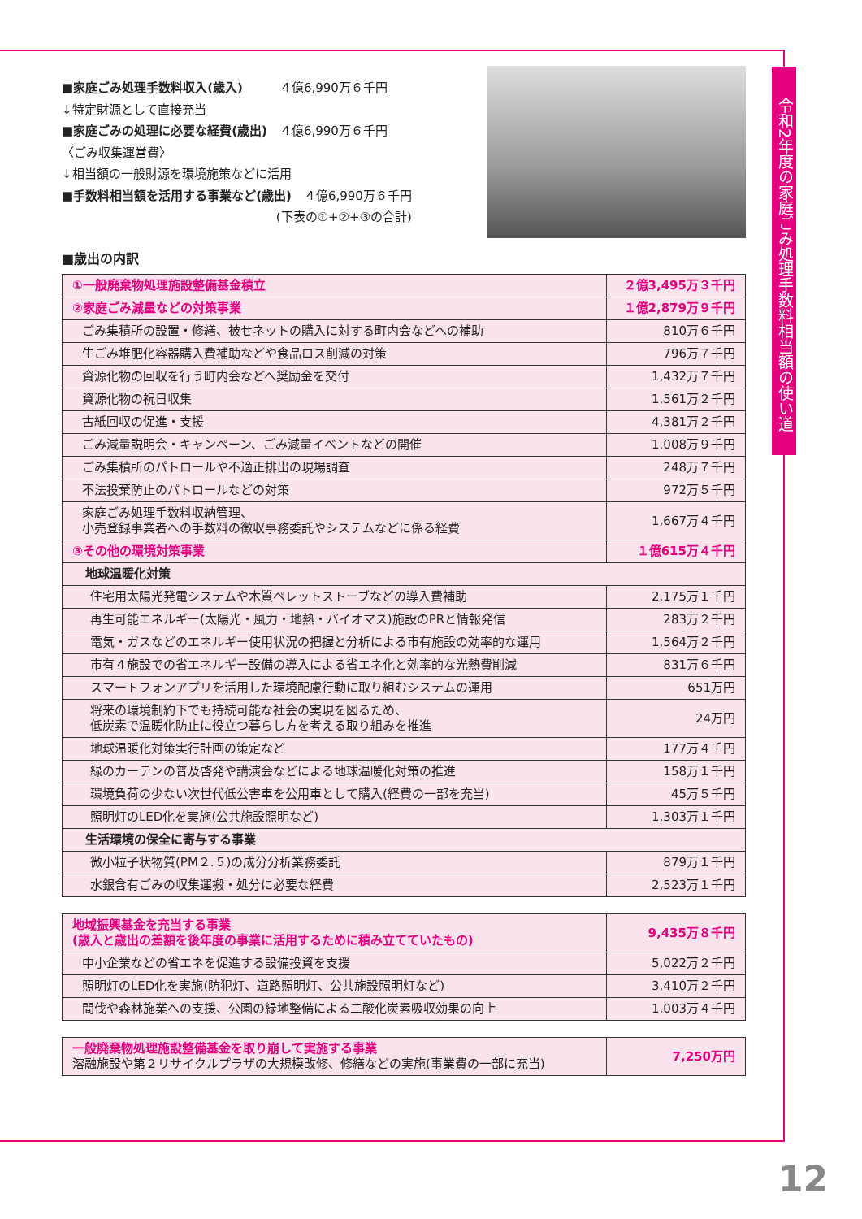令和2年度の家庭ごみ処理手数料相当額の使い道
■家庭ごみ処理手数料収入(歳入)　　　４億6,990万６千円
↓特定財源として直接充当
■家庭ごみの処理に必要な経費(歳出)　４億6,990万６千円
〈ごみ収集運営費〉
↓相当額の一般財源を環境施策などに活用
■手数料相当額を活用する事業など(歳出)　４億6,990万６千円
(下表の①+②+③の合計)
■歳出の内訳
| ①一般廃棄物処理施設整備基金積立 | ２億3,495万３千円 |
| ②家庭ごみ減量などの対策事業 | １億2,879万９千円 |
| ごみ集積所の設置・修繕、被せネットの購入に対する町内会などへの補助 | 810万６千円 |
| 生ごみ堆肥化容器購入費補助などや食品ロス削減の対策 | 796万７千円 |
| 資源化物の回収を行う町内会などへ奨励金を交付 | 1,432万７千円 |
| 資源化物の祝日収集 | 1,561万２千円 |
| 古紙回収の促進・支援 | 4,381万２千円 |
| ごみ減量説明会・キャンペーン、ごみ減量イベントなどの開催 | 1,008万９千円 |
| ごみ集積所のパトロールや不適正排出の現場調査 | 248万７千円 |
| 不法投棄防止のパトロールなどの対策 | 972万５千円 |
| 家庭ごみ処理手数料収納管理、 小売登録事業者への手数料の徴収事務委託やシステムなどに係る経費 | 1,667万４千円 |
| ③その他の環境対策事業 | １億615万４千円 |
| 地球温暖化対策 | |
| 住宅用太陽光発電システムや木質ペレットストーブなどの導入費補助 | 2,175万１千円 |
| 再生可能エネルギー(太陽光・風力・地熱・バイオマス)施設のPRと情報発信 | 283万２千円 |
| 電気・ガスなどのエネルギー使用状況の把握と分析による市有施設の効率的な運用 | 1,564万２千円 |
| 市有４施設での省エネルギー設備の導入による省エネ化と効率的な光熱費削減 | 831万６千円 |
| スマートフォンアプリを活用した環境配慮行動に取り組むシステムの運用 | 651万円 |
| 将来の環境制約下でも持続可能な社会の実現を図るため、 低炭素で温暖化防止に役立つ暮らし方を考える取り組みを推進 | 24万円 |
| 地球温暖化対策実行計画の策定など | 177万４千円 |
| 緑のカーテンの普及啓発や講演会などによる地球温暖化対策の推進 | 158万１千円 |
| 環境負荷の少ない次世代低公害車を公用車として購入(経費の一部を充当) | 45万５千円 |
| 照明灯のLED化を実施(公共施設照明など) | 1,303万１千円 |
| 生活環境の保全に寄与する事業 | |
| 微小粒子状物質(PM２.５)の成分分析業務委託 | 879万１千円 |
| 水銀含有ごみの収集運搬・処分に必要な経費 | 2,523万１千円 |
| 地域振興基金を充当する事業 (歳入と歳出の差額を後年度の事業に活用するために積み立てていたもの) | 9,435万８千円 |
| 中小企業などの省エネを促進する設備投資を支援 | 5,022万２千円 |
| 照明灯のLED化を実施(防犯灯、道路照明灯、公共施設照明灯など) | 3,410万２千円 |
| 間伐や森林施業への支援、公園の緑地整備による二酸化炭素吸収効果の向上 | 1,003万４千円 |
| 一般廃棄物処理施設整備基金を取り崩して実施する事業 溶融施設や第２リサイクルプラザの大規模改修、修繕などの実施(事業費の一部に充当) | 7,250万円 |
12